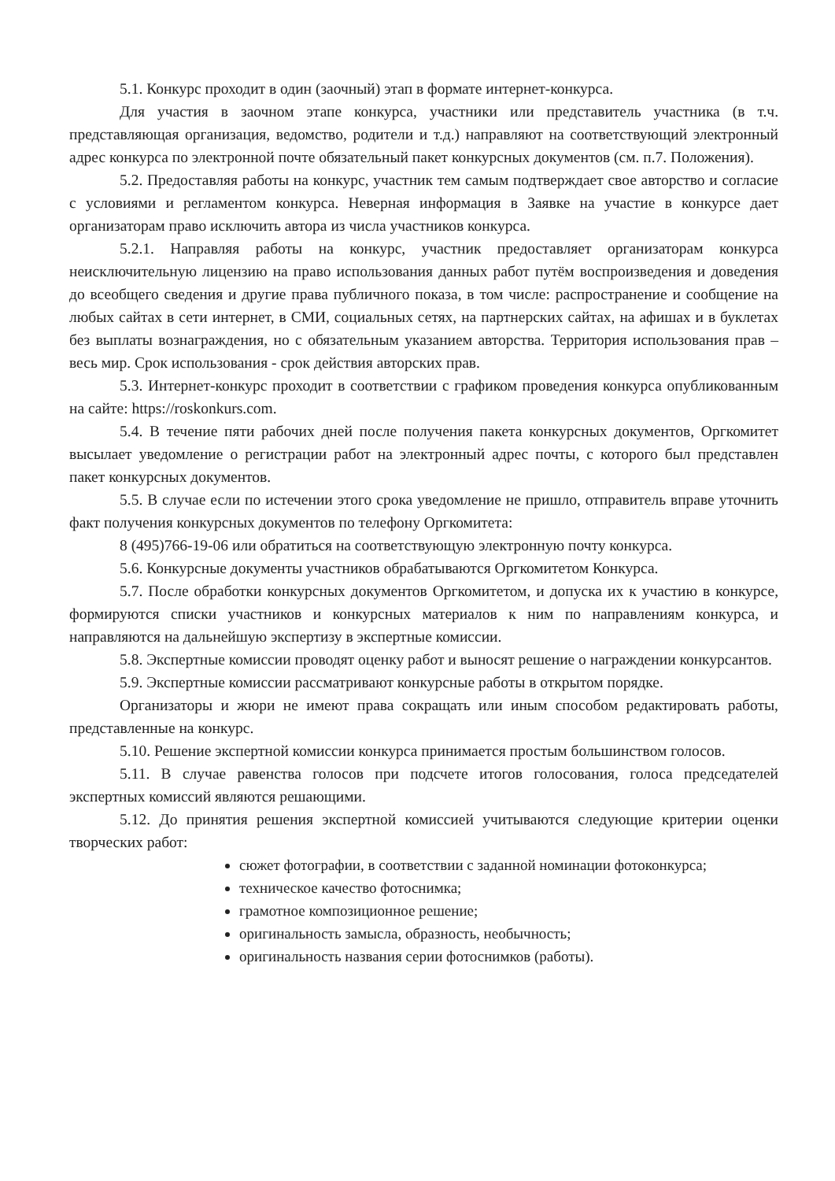5.1. Конкурс проходит в один (заочный) этап в формате интернет-конкурса.
Для участия в заочном этапе конкурса, участники или представитель участника (в т.ч. представляющая организация, ведомство, родители и т.д.) направляют на соответствующий электронный адрес конкурса по электронной почте обязательный пакет конкурсных документов (см. п.7. Положения).
5.2. Предоставляя работы на конкурс, участник тем самым подтверждает свое авторство и согласие с условиями и регламентом конкурса. Неверная информация в Заявке на участие в конкурсе дает организаторам право исключить автора из числа участников конкурса.
5.2.1. Направляя работы на конкурс, участник предоставляет организаторам конкурса неисключительную лицензию на право использования данных работ путём воспроизведения и доведения до всеобщего сведения и другие права публичного показа, в том числе: распространение и сообщение на любых сайтах в сети интернет, в СМИ, социальных сетях, на партнерских сайтах, на афишах и в буклетах без выплаты вознаграждения, но с обязательным указанием авторства. Территория использования прав – весь мир. Срок использования - срок действия авторских прав.
5.3. Интернет-конкурс проходит в соответствии с графиком проведения конкурса опубликованным на сайте: https://roskonkurs.com.
5.4. В течение пяти рабочих дней после получения пакета конкурсных документов, Оргкомитет высылает уведомление о регистрации работ на электронный адрес почты, с которого был представлен пакет конкурсных документов.
5.5. В случае если по истечении этого срока уведомление не пришло, отправитель вправе уточнить факт получения конкурсных документов по телефону Оргкомитета:
8 (495)766-19-06 или обратиться на соответствующую электронную почту конкурса.
5.6. Конкурсные документы участников обрабатываются Оргкомитетом Конкурса.
5.7. После обработки конкурсных документов Оргкомитетом, и допуска их к участию в конкурсе, формируются списки участников и конкурсных материалов к ним по направлениям конкурса, и направляются на дальнейшую экспертизу в экспертные комиссии.
5.8. Экспертные комиссии проводят оценку работ и выносят решение о награждении конкурсантов.
5.9. Экспертные комиссии рассматривают конкурсные работы в открытом порядке.
Организаторы и жюри не имеют права сокращать или иным способом редактировать работы, представленные на конкурс.
5.10. Решение экспертной комиссии конкурса принимается простым большинством голосов.
5.11. В случае равенства голосов при подсчете итогов голосования, голоса председателей экспертных комиссий являются решающими.
5.12. До принятия решения экспертной комиссией учитываются следующие критерии оценки творческих работ:
сюжет фотографии, в соответствии с заданной номинации фотоконкурса;
техническое качество фотоснимка;
грамотное композиционное решение;
оригинальность замысла, образность, необычность;
оригинальность названия серии фотоснимков (работы).